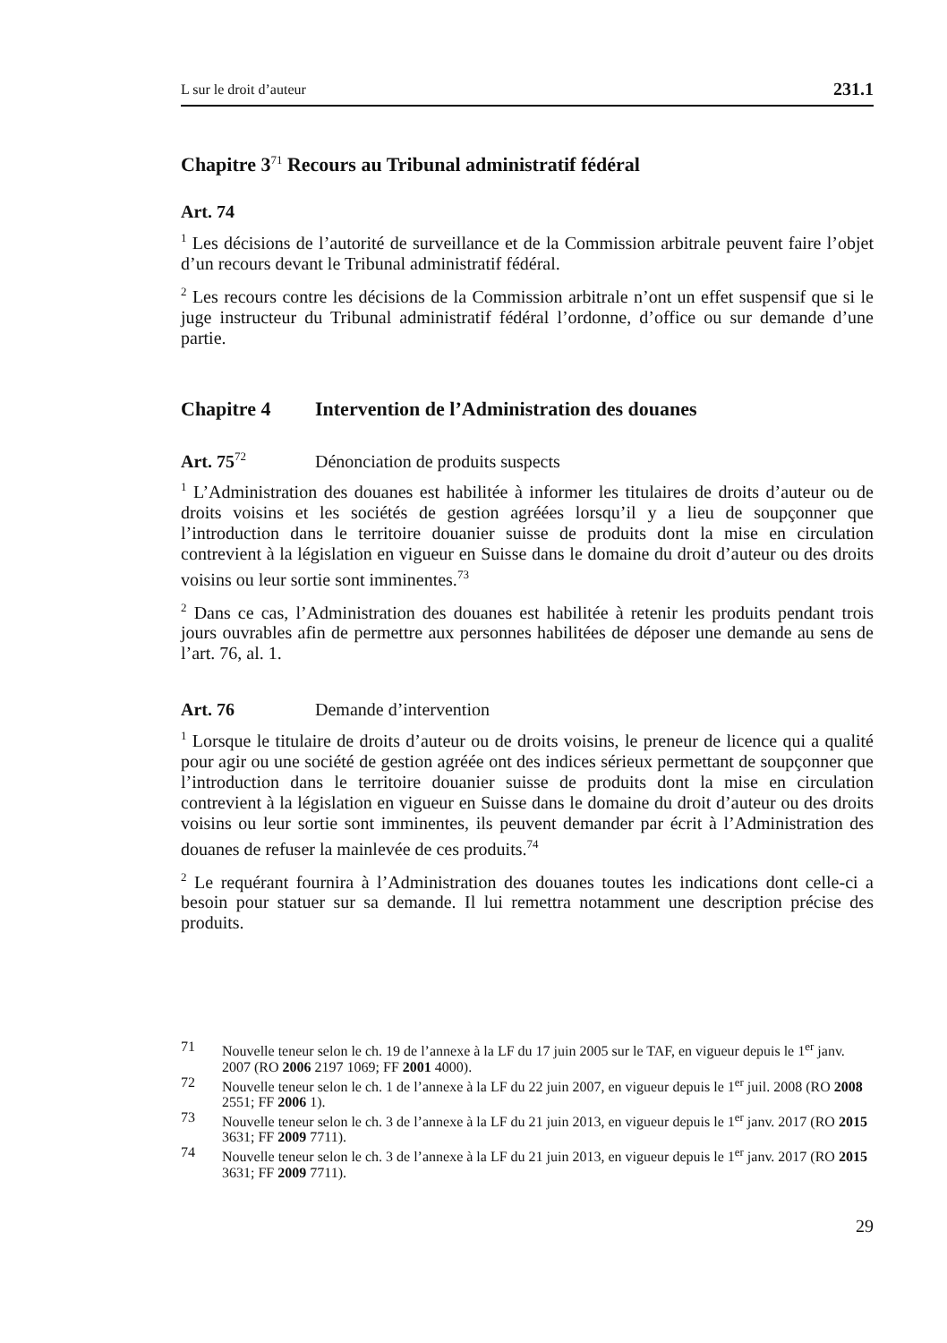L sur le droit d’auteur 231.1
Chapitre 3<sup>71</sup> Recours au Tribunal administratif fédéral
Art. 74
<sup>1</sup> Les décisions de l’autorité de surveillance et de la Commission arbitrale peuvent faire l’objet d’un recours devant le Tribunal administratif fédéral.
<sup>2</sup> Les recours contre les décisions de la Commission arbitrale n’ont un effet suspensif que si le juge instructeur du Tribunal administratif fédéral l’ordonne, d’office ou sur demande d’une partie.
Chapitre 4 Intervention de l’Administration des douanes
Art. 75<sup>72</sup> Dénonciation de produits suspects
<sup>1</sup> L’Administration des douanes est habilitée à informer les titulaires de droits d’auteur ou de droits voisins et les sociétés de gestion agréées lorsqu’il y a lieu de soupçonner que l’introduction dans le territoire douanier suisse de produits dont la mise en circulation contrevient à la législation en vigueur en Suisse dans le domaine du droit d’auteur ou des droits voisins ou leur sortie sont imminentes.<sup>73</sup>
<sup>2</sup> Dans ce cas, l’Administration des douanes est habilitée à retenir les produits pendant trois jours ouvrables afin de permettre aux personnes habilitées de déposer une demande au sens de l’art. 76, al. 1.
Art. 76 Demande d’intervention
<sup>1</sup> Lorsque le titulaire de droits d’auteur ou de droits voisins, le preneur de licence qui a qualité pour agir ou une société de gestion agréée ont des indices sérieux permettant de soupçonner que l’introduction dans le territoire douanier suisse de produits dont la mise en circulation contrevient à la législation en vigueur en Suisse dans le domaine du droit d’auteur ou des droits voisins ou leur sortie sont imminentes, ils peuvent demander par écrit à l’Administration des douanes de refuser la mainlevée de ces produits.<sup>74</sup>
<sup>2</sup> Le requérant fournira à l’Administration des douanes toutes les indications dont celle-ci a besoin pour statuer sur sa demande. Il lui remettra notamment une description précise des produits.
71 Nouvelle teneur selon le ch. 19 de l’annexe à la LF du 17 juin 2005 sur le TAF, en vigueur depuis le 1<sup>er</sup> janv. 2007 (RO 2006 2197 1069; FF 2001 4000).
72 Nouvelle teneur selon le ch. 1 de l’annexe à la LF du 22 juin 2007, en vigueur depuis le 1<sup>er</sup> juil. 2008 (RO 2008 2551; FF 2006 1).
73 Nouvelle teneur selon le ch. 3 de l’annexe à la LF du 21 juin 2013, en vigueur depuis le 1<sup>er</sup> janv. 2017 (RO 2015 3631; FF 2009 7711).
74 Nouvelle teneur selon le ch. 3 de l’annexe à la LF du 21 juin 2013, en vigueur depuis le 1<sup>er</sup> janv. 2017 (RO 2015 3631; FF 2009 7711).
29